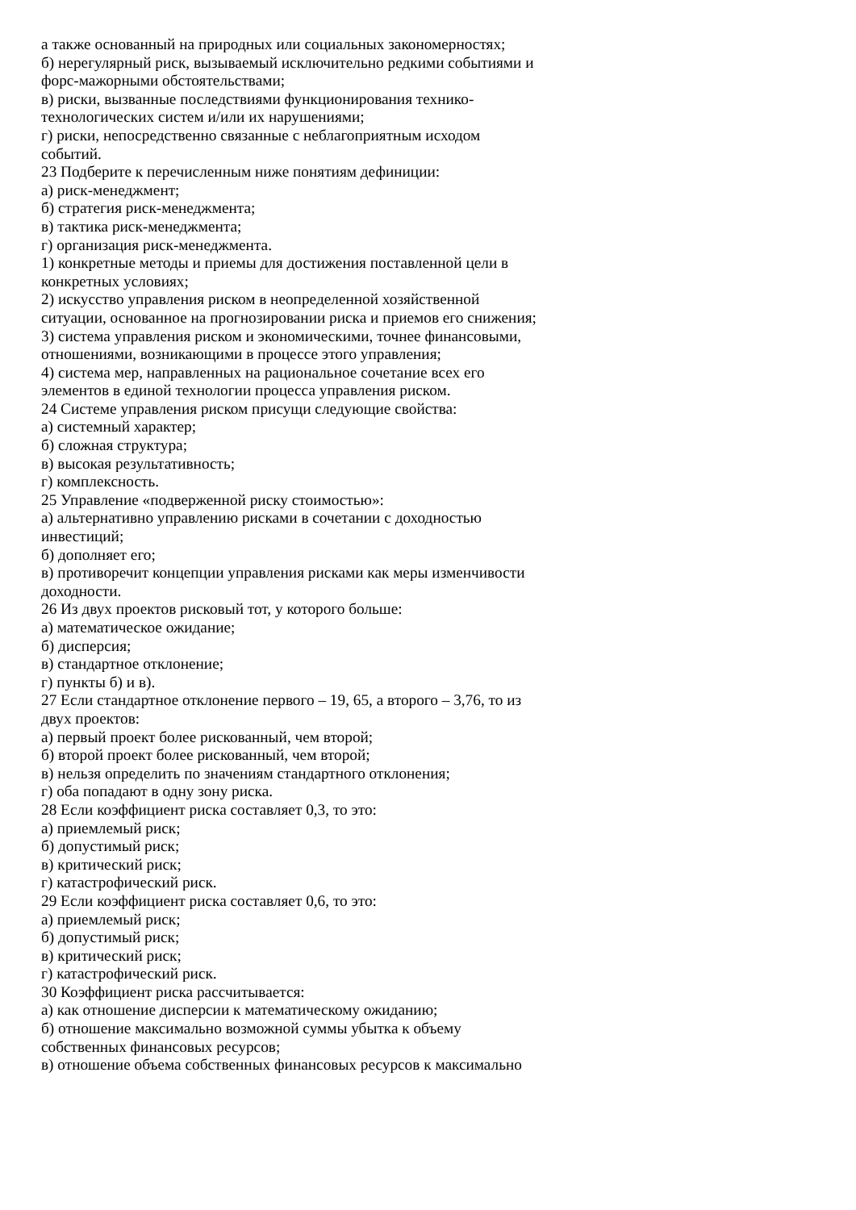а также основанный на природных или социальных закономерностях;
б) нерегулярный риск, вызываемый исключительно редкими событиями и
форс-мажорными обстоятельствами;
в) риски, вызванные последствиями функционирования технико-
технологических систем и/или их нарушениями;
г) риски, непосредственно связанные с неблагоприятным исходом
событий.
23 Подберите к перечисленным ниже понятиям дефиниции:
а) риск-менеджмент;
б) стратегия риск-менеджмента;
в) тактика риск-менеджмента;
г) организация риск-менеджмента.
1) конкретные методы и приемы для достижения поставленной цели в
конкретных условиях;
2) искусство управления риском в неопределенной хозяйственной
ситуации, основанное на прогнозировании риска и приемов его снижения;
3) система управления риском и экономическими, точнее финансовыми,
отношениями, возникающими в процессе этого управления;
4) система мер, направленных на рациональное сочетание всех его
элементов в единой технологии процесса управления риском.
24 Системе управления риском присущи следующие свойства:
а) системный характер;
б) сложная структура;
в) высокая результативность;
г) комплексность.
25 Управление «подверженной риску стоимостью»:
а) альтернативно управлению рисками в сочетании с доходностью
инвестиций;
б) дополняет его;
в) противоречит концепции управления рисками как меры изменчивости
доходности.
26 Из двух проектов рисковый тот, у которого больше:
а) математическое ожидание;
б) дисперсия;
в) стандартное отклонение;
г) пункты б) и в).
27 Если стандартное отклонение первого – 19, 65, а второго – 3,76, то из
двух проектов:
а) первый проект более рискованный, чем второй;
б) второй проект более рискованный, чем второй;
в) нельзя определить по значениям стандартного отклонения;
г) оба попадают в одну зону риска.
28 Если коэффициент риска составляет 0,3, то это:
а) приемлемый риск;
б) допустимый риск;
в) критический риск;
г) катастрофический риск.
29 Если коэффициент риска составляет 0,6, то это:
а) приемлемый риск;
б) допустимый риск;
в) критический риск;
г) катастрофический риск.
30 Коэффициент риска рассчитывается:
а) как отношение дисперсии к математическому ожиданию;
б) отношение максимально возможной суммы убытка к объему
собственных финансовых ресурсов;
в) отношение объема собственных финансовых ресурсов к максимально